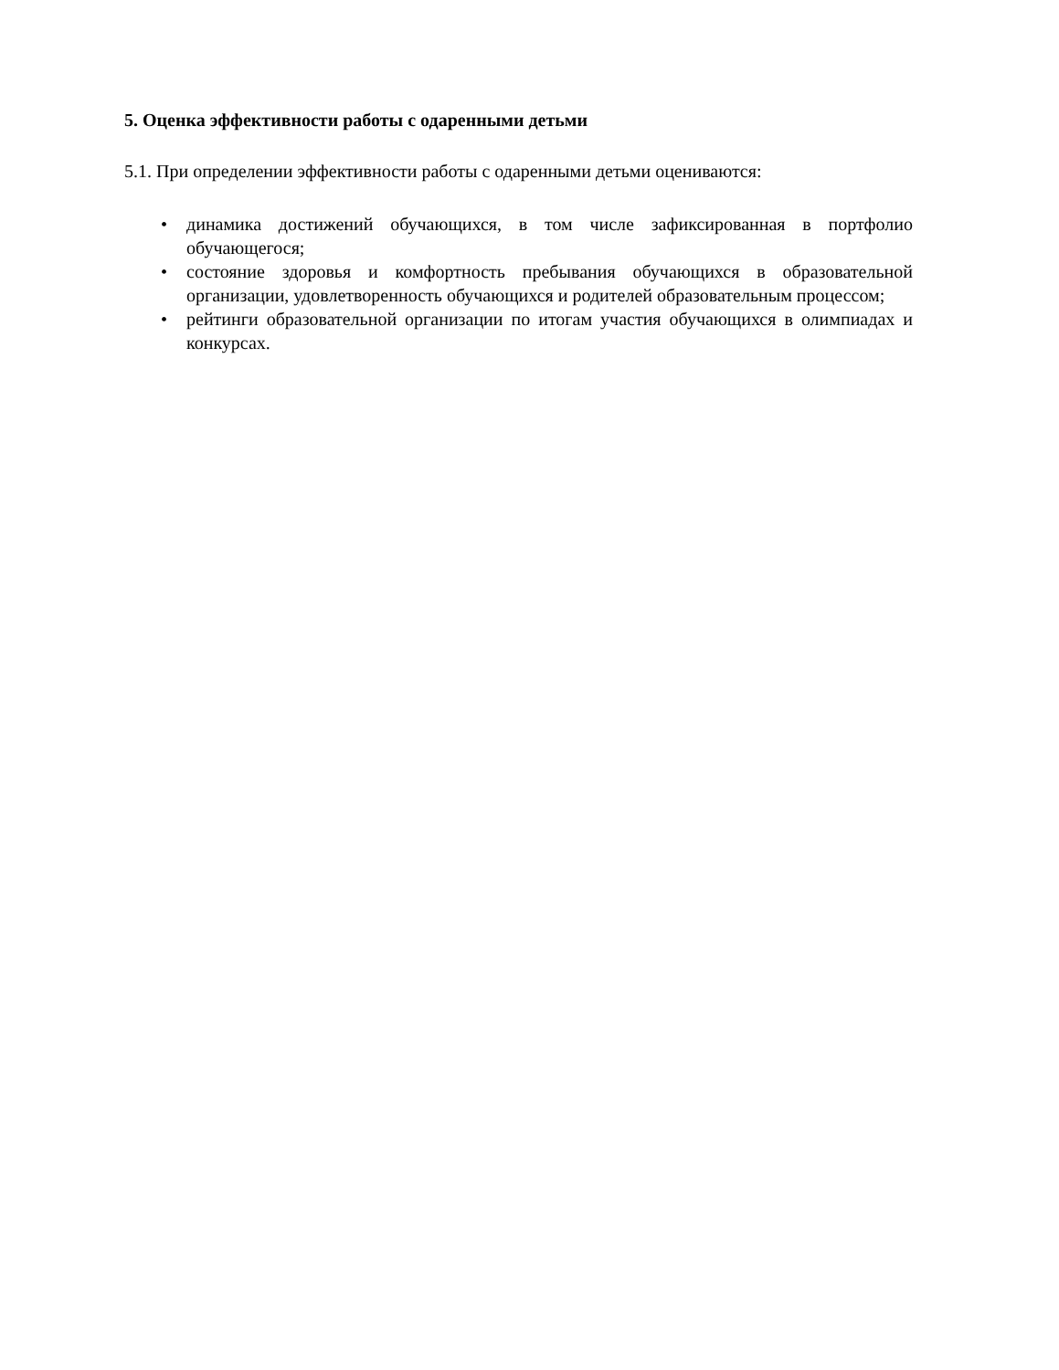5. Оценка эффективности работы с одаренными детьми
5.1. При определении эффективности работы с одаренными детьми оцениваются:
• динамика достижений обучающихся, в том числе зафиксированная в портфолио обучающегося;
• состояние здоровья и комфортность пребывания обучающихся в образовательной организации, удовлетворенность обучающихся и родителей образовательным процессом;
• рейтинги образовательной организации по итогам участия обучающихся в олимпиадах и конкурсах.